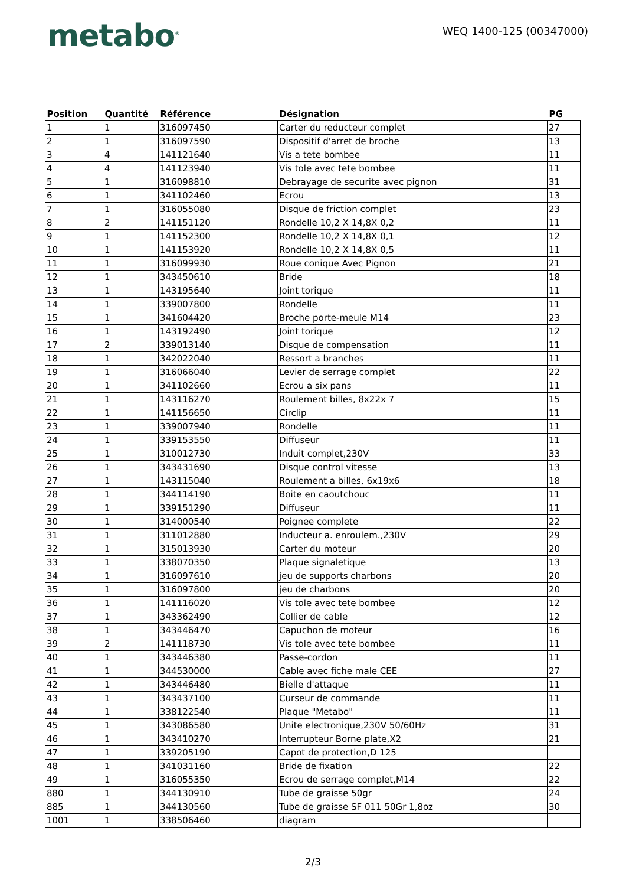metabo<sup>®</sup>
WEQ 1400-125 (00347000)
| Position | Quantité | Référence | Désignation | PG |
| --- | --- | --- | --- | --- |
| 1 | 1 | 316097450 | Carter du reducteur complet | 27 |
| 2 | 1 | 316097590 | Dispositif d'arret de broche | 13 |
| 3 | 4 | 141121640 | Vis a tete bombee | 11 |
| 4 | 4 | 141123940 | Vis tole avec tete bombee | 11 |
| 5 | 1 | 316098810 | Debrayage de securite avec pignon | 31 |
| 6 | 1 | 341102460 | Ecrou | 13 |
| 7 | 1 | 316055080 | Disque de friction complet | 23 |
| 8 | 2 | 141151120 | Rondelle 10,2 X 14,8X 0,2 | 11 |
| 9 | 1 | 141152300 | Rondelle 10,2 X 14,8X 0,1 | 12 |
| 10 | 1 | 141153920 | Rondelle 10,2 X 14,8X 0,5 | 11 |
| 11 | 1 | 316099930 | Roue conique Avec Pignon | 21 |
| 12 | 1 | 343450610 | Bride | 18 |
| 13 | 1 | 143195640 | Joint torique | 11 |
| 14 | 1 | 339007800 | Rondelle | 11 |
| 15 | 1 | 341604420 | Broche porte-meule M14 | 23 |
| 16 | 1 | 143192490 | Joint torique | 12 |
| 17 | 2 | 339013140 | Disque de compensation | 11 |
| 18 | 1 | 342022040 | Ressort a branches | 11 |
| 19 | 1 | 316066040 | Levier de serrage complet | 22 |
| 20 | 1 | 341102660 | Ecrou a six pans | 11 |
| 21 | 1 | 143116270 | Roulement billes, 8x22x 7 | 15 |
| 22 | 1 | 141156650 | Circlip | 11 |
| 23 | 1 | 339007940 | Rondelle | 11 |
| 24 | 1 | 339153550 | Diffuseur | 11 |
| 25 | 1 | 310012730 | Induit complet,230V | 33 |
| 26 | 1 | 343431690 | Disque control vitesse | 13 |
| 27 | 1 | 143115040 | Roulement a billes, 6x19x6 | 18 |
| 28 | 1 | 344114190 | Boite en caoutchouc | 11 |
| 29 | 1 | 339151290 | Diffuseur | 11 |
| 30 | 1 | 314000540 | Poignee complete | 22 |
| 31 | 1 | 311012880 | Inducteur a. enroulem.,230V | 29 |
| 32 | 1 | 315013930 | Carter du moteur | 20 |
| 33 | 1 | 338070350 | Plaque signaletique | 13 |
| 34 | 1 | 316097610 | jeu de supports charbons | 20 |
| 35 | 1 | 316097800 | jeu de charbons | 20 |
| 36 | 1 | 141116020 | Vis tole avec tete bombee | 12 |
| 37 | 1 | 343362490 | Collier de cable | 12 |
| 38 | 1 | 343446470 | Capuchon de moteur | 16 |
| 39 | 2 | 141118730 | Vis tole avec tete bombee | 11 |
| 40 | 1 | 343446380 | Passe-cordon | 11 |
| 41 | 1 | 344530000 | Cable avec fiche male CEE | 27 |
| 42 | 1 | 343446480 | Bielle d'attaque | 11 |
| 43 | 1 | 343437100 | Curseur de commande | 11 |
| 44 | 1 | 338122540 | Plaque "Metabo" | 11 |
| 45 | 1 | 343086580 | Unite electronique,230V 50/60Hz | 31 |
| 46 | 1 | 343410270 | Interrupteur Borne plate,X2 | 21 |
| 47 | 1 | 339205190 | Capot de protection,D 125 | |
| 48 | 1 | 341031160 | Bride de fixation | 22 |
| 49 | 1 | 316055350 | Ecrou de serrage complet,M14 | 22 |
| 880 | 1 | 344130910 | Tube de graisse 50gr | 24 |
| 885 | 1 | 344130560 | Tube de graisse SF 011 50Gr 1,8oz | 30 |
| 1001 | 1 | 338506460 | diagram | |
2/3